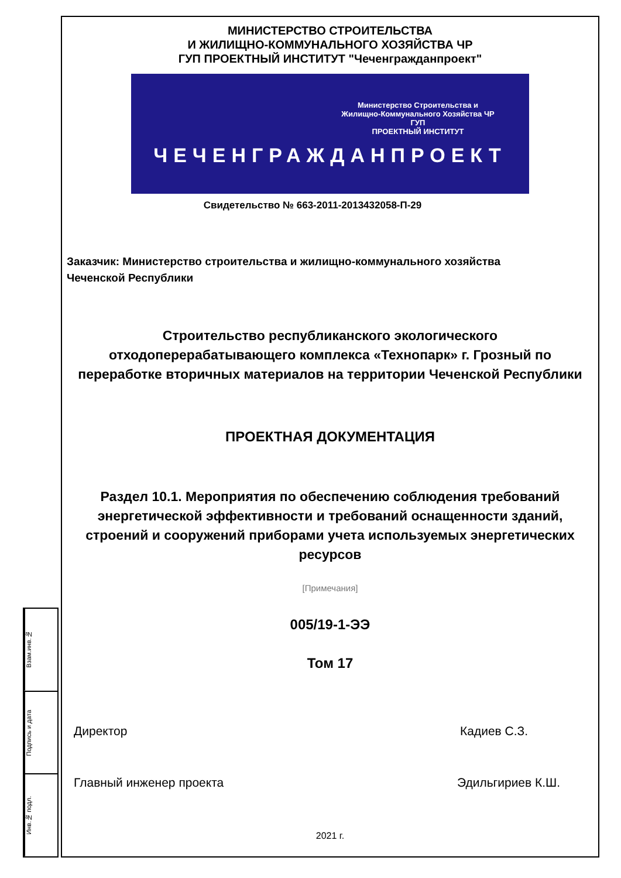Взам.инв.№
Подпись и дата
Инв.№ подл.
МИНИСТЕРСТВО СТРОИТЕЛЬСТВА
И ЖИЛИЩНО-КОММУНАЛЬНОГО ХОЗЯЙСТВА ЧР
ГУП ПРОЕКТНЫЙ ИНСТИТУТ "Чеченгражданпроект"
Министерство Строительства и
Жилищно-Коммунального Хозяйства ЧР
ГУП
ПРОЕКТНЫЙ ИНСТИТУТ
ЧЕЧЕНГРАЖДАНПРОЕКТ
Свидетельство № 663-2011-2013432058-П-29
Заказчик: Министерство строительства и жилищно-коммунального хозяйства
Чеченской Республики
Строительство республиканского экологического
отходоперерабатывающего комплекса «Технопарк» г. Грозный по
переработке вторичных материалов на территории Чеченской Республики
ПРОЕКТНАЯ ДОКУМЕНТАЦИЯ
Раздел 10.1. Мероприятия по обеспечению соблюдения требований
энергетической эффективности и требований оснащенности зданий,
строений и сооружений приборами учета используемых энергетических
ресурсов
[Примечания]
005/19-1-ЭЭ
Том 17
Директор Кадиев С.З.
Главный инженер проекта Эдильгириев К.Ш.
2021 г.